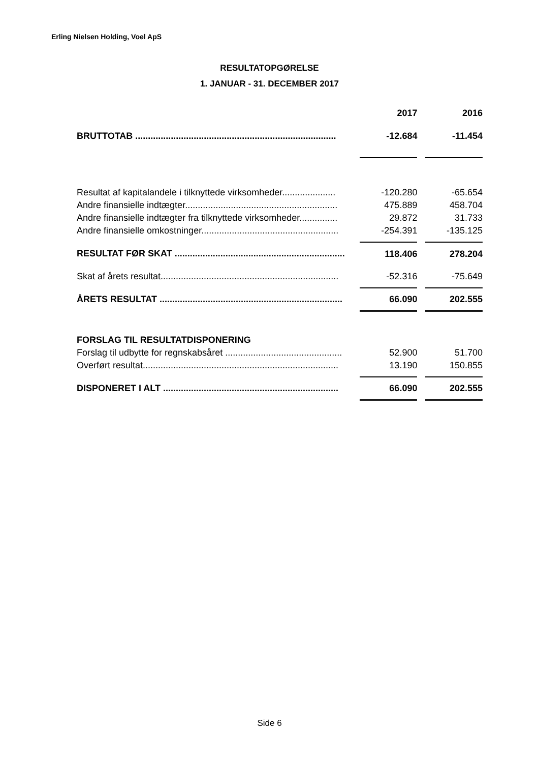Erling Nielsen Holding, Voel ApS
RESULTATOPGØRELSE
1. JANUAR - 31. DECEMBER 2017
| | 2017 | | 2016 |
| BRUTTOTAB ............................................................................... | -12.684 | | -11.454 |
| Resultat af kapitalandele i tilknyttede virksomheder..................... | -120.280 | | -65.654 |
| Andre finansielle indtægter............................................................ | 475.889 | | 458.704 |
| Andre finansielle indtægter fra tilknyttede virksomheder............... | 29.872 | | 31.733 |
| Andre finansielle omkostninger...................................................... | -254.391 | | -135.125 |
| RESULTAT FØR SKAT ................................................................... | 118.406 | | 278.204 |
| Skat af årets resultat...................................................................... | -52.316 | | -75.649 |
| ÅRETS RESULTAT ........................................................................ | 66.090 | | 202.555 |
| FORSLAG TIL RESULTATDISPONERING | | | |
| Forslag til udbytte for regnskabsåret .............................................. | 52.900 | | 51.700 |
| Overført resultat............................................................................. | 13.190 | | 150.855 |
| DISPONERET I ALT ..................................................................... | 66.090 | | 202.555 |
Side 6